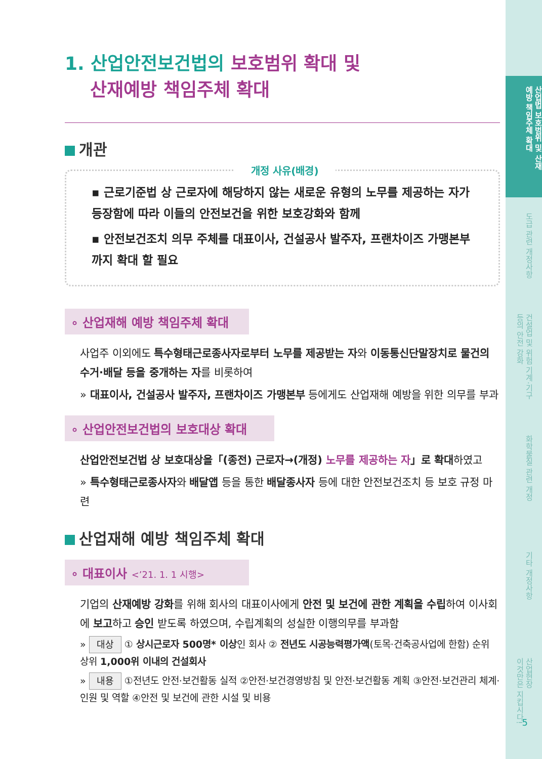산업법 보호범위 및 산재
예방 책임주체 확대
도급 관련 개정사항
건설업 및 위험 기계·기구
등의 안전 강화
화학물질 관련 개정
기타 개정사항
산업현장
이것만은 지킵시다!
1. 산업안전보건법의 보호범위 확대 및
산재예방 책임주체 확대
개관
개정 사유(배경)
▪ 근로기준법 상 근로자에 해당하지 않는 새로운 유형의 노무를 제공하는 자가 등장함에 따라 이들의 안전보건을 위한 보호강화와 함께
▪ 안전보건조치 의무 주체를 대표이사, 건설공사 발주자, 프랜차이즈 가맹본부까지 확대 할 필요
∘ 산업재해 예방 책임주체 확대
사업주 이외에도 특수형태근로종사자로부터 노무를 제공받는 자와 이동통신단말장치로 물건의 수거·배달 등을 중개하는 자를 비롯하여
» 대표이사, 건설공사 발주자, 프랜차이즈 가맹본부 등에게도 산업재해 예방을 위한 의무를 부과
∘ 산업안전보건법의 보호대상 확대
산업안전보건법 상 보호대상을「(종전) 근로자→(개정) 노무를 제공하는 자」로 확대하였고
» 특수형태근로종사자와 배달앱 등을 통한 배달종사자 등에 대한 안전보건조치 등 보호 규정 마련
산업재해 예방 책임주체 확대
∘ 대표이사 <’21. 1. 1 시행>
기업의 산재예방 강화를 위해 회사의 대표이사에게 안전 및 보건에 관한 계획을 수립하여 이사회에 보고하고 승인 받도록 하였으며, 수립계획의 성실한 이행의무를 부과함
» 대상 ① 상시근로자 500명* 이상인 회사 ② 전년도 시공능력평가액(토목·건축공사업에 한함) 순위 상위 1,000위 이내의 건설회사
» 내용 ①전년도 안전·보건활동 실적 ②안전·보건경영방침 및 안전·보건활동 계획 ③안전·보건관리 체계·인원 및 역할 ④안전 및 보건에 관한 시설 및 비용
5